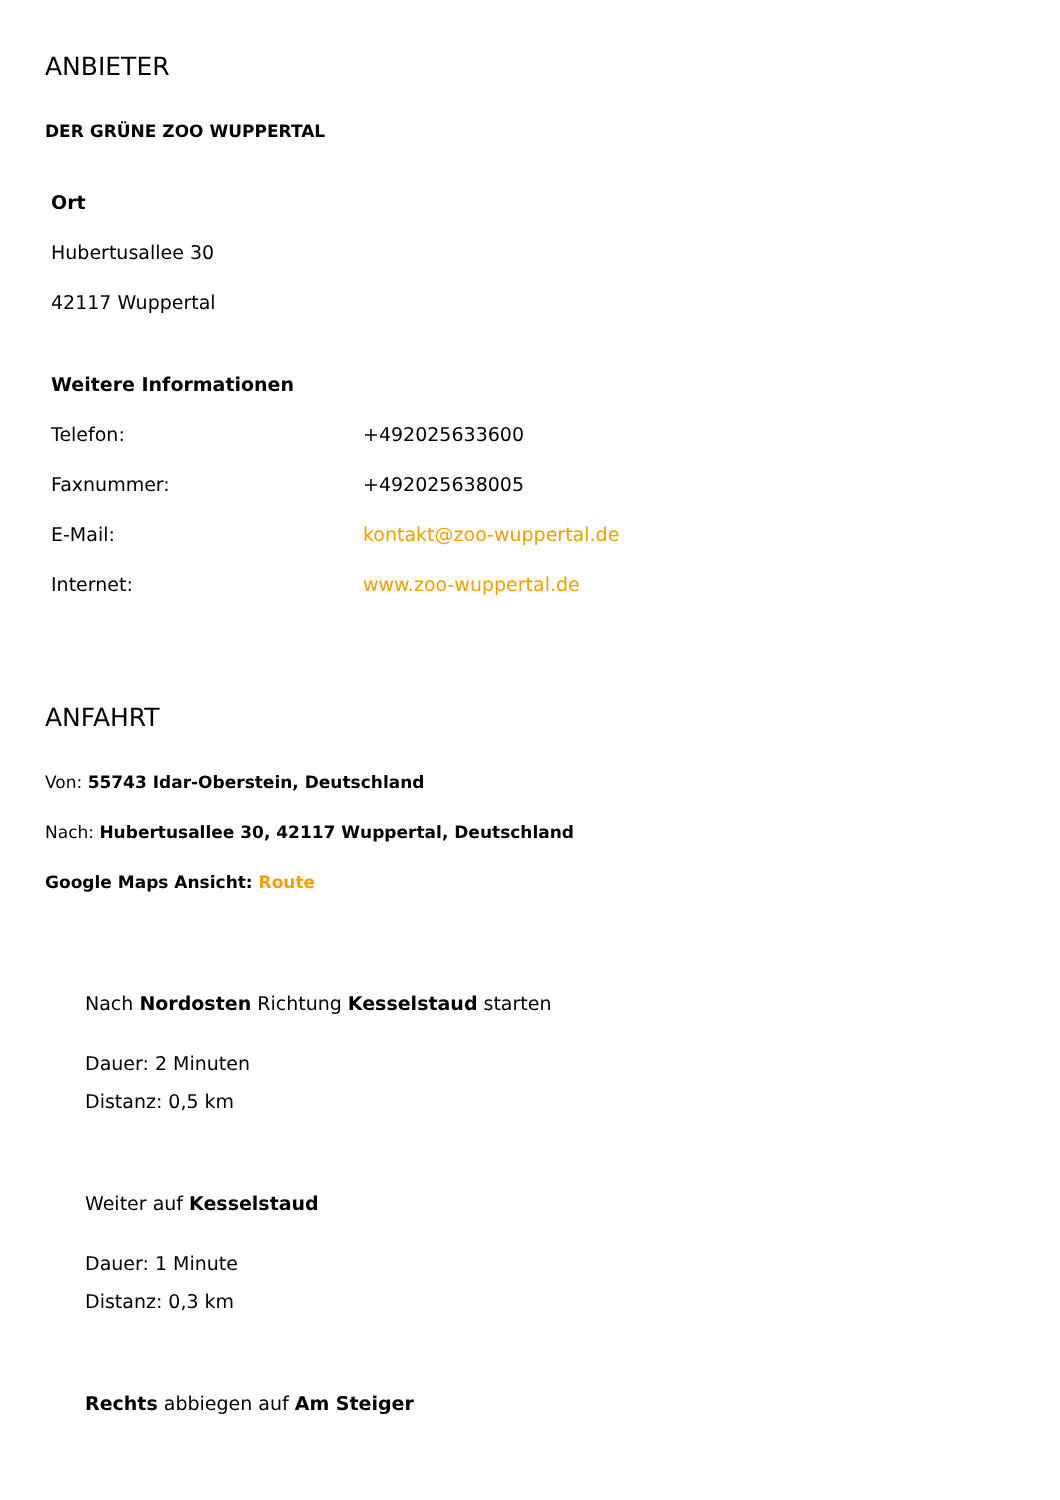ANBIETER
DER GRÜNE ZOO WUPPERTAL
Ort
Hubertusallee 30
42117 Wuppertal
Weitere Informationen
| Telefon: | +492025633600 |
| Faxnummer: | +492025638005 |
| E-Mail: | kontakt@zoo-wuppertal.de |
| Internet: | www.zoo-wuppertal.de |
ANFAHRT
Von: 55743 Idar-Oberstein, Deutschland
Nach: Hubertusallee 30, 42117 Wuppertal, Deutschland
Google Maps Ansicht: Route
Nach Nordosten Richtung Kesselstaud starten
Dauer: 2 Minuten
Distanz: 0,5 km
Weiter auf Kesselstaud
Dauer: 1 Minute
Distanz: 0,3 km
Rechts abbiegen auf Am Steiger